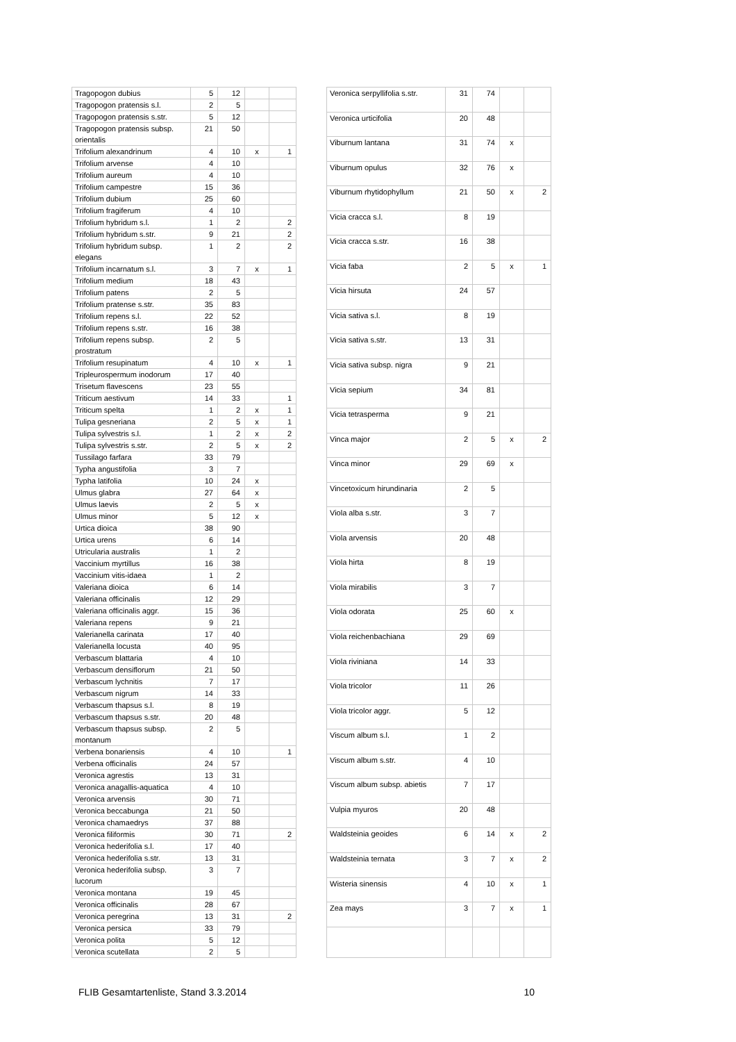| Tragopogon dubius | 5 | 12 | | |
| Tragopogon pratensis s.l. | 2 | 5 | | |
| Tragopogon pratensis s.str. | 5 | 12 | | |
| Tragopogon pratensis subsp. orientalis | 21 | 50 | | |
| Trifolium alexandrinum | 4 | 10 | x | 1 |
| Trifolium arvense | 4 | 10 | | |
| Trifolium aureum | 4 | 10 | | |
| Trifolium campestre | 15 | 36 | | |
| Trifolium dubium | 25 | 60 | | |
| Trifolium fragiferum | 4 | 10 | | |
| Trifolium hybridum s.l. | 1 | 2 | | 2 |
| Trifolium hybridum s.str. | 9 | 21 | | 2 |
| Trifolium hybridum subsp. elegans | 1 | 2 | | 2 |
| Trifolium incarnatum s.l. | 3 | 7 | x | 1 |
| Trifolium medium | 18 | 43 | | |
| Trifolium patens | 2 | 5 | | |
| Trifolium pratense s.str. | 35 | 83 | | |
| Trifolium repens s.l. | 22 | 52 | | |
| Trifolium repens s.str. | 16 | 38 | | |
| Trifolium repens subsp. prostratum | 2 | 5 | | |
| Trifolium resupinatum | 4 | 10 | x | 1 |
| Tripleurospermum inodorum | 17 | 40 | | |
| Trisetum flavescens | 23 | 55 | | |
| Triticum aestivum | 14 | 33 | | 1 |
| Triticum spelta | 1 | 2 | x | 1 |
| Tulipa gesneriana | 2 | 5 | x | 1 |
| Tulipa sylvestris s.l. | 1 | 2 | x | 2 |
| Tulipa sylvestris s.str. | 2 | 5 | x | 2 |
| Tussilago farfara | 33 | 79 | | |
| Typha angustifolia | 3 | 7 | | |
| Typha latifolia | 10 | 24 | x | |
| Ulmus glabra | 27 | 64 | x | |
| Ulmus laevis | 2 | 5 | x | |
| Ulmus minor | 5 | 12 | x | |
| Urtica dioica | 38 | 90 | | |
| Urtica urens | 6 | 14 | | |
| Utricularia australis | 1 | 2 | | |
| Vaccinium myrtillus | 16 | 38 | | |
| Vaccinium vitis-idaea | 1 | 2 | | |
| Valeriana dioica | 6 | 14 | | |
| Valeriana officinalis | 12 | 29 | | |
| Valeriana officinalis aggr. | 15 | 36 | | |
| Valeriana repens | 9 | 21 | | |
| Valerianella carinata | 17 | 40 | | |
| Valerianella locusta | 40 | 95 | | |
| Verbascum blattaria | 4 | 10 | | |
| Verbascum densiflorum | 21 | 50 | | |
| Verbascum lychnitis | 7 | 17 | | |
| Verbascum nigrum | 14 | 33 | | |
| Verbascum thapsus s.l. | 8 | 19 | | |
| Verbascum thapsus s.str. | 20 | 48 | | |
| Verbascum thapsus subsp. montanum | 2 | 5 | | |
| Verbena bonariensis | 4 | 10 | | 1 |
| Verbena officinalis | 24 | 57 | | |
| Veronica agrestis | 13 | 31 | | |
| Veronica anagallis-aquatica | 4 | 10 | | |
| Veronica arvensis | 30 | 71 | | |
| Veronica beccabunga | 21 | 50 | | |
| Veronica chamaedrys | 37 | 88 | | |
| Veronica filiformis | 30 | 71 | | 2 |
| Veronica hederifolia s.l. | 17 | 40 | | |
| Veronica hederifolia s.str. | 13 | 31 | | |
| Veronica hederifolia subsp. lucorum | 3 | 7 | | |
| Veronica montana | 19 | 45 | | |
| Veronica officinalis | 28 | 67 | | |
| Veronica peregrina | 13 | 31 | | 2 |
| Veronica persica | 33 | 79 | | |
| Veronica polita | 5 | 12 | | |
| Veronica scutellata | 2 | 5 | | |
| Veronica serpyllifolia s.str. | 31 | 74 | | |
| Veronica urticifolia | 20 | 48 | | |
| Viburnum lantana | 31 | 74 | x | |
| Viburnum opulus | 32 | 76 | x | |
| Viburnum rhytidophyllum | 21 | 50 | x | 2 |
| Vicia cracca s.l. | 8 | 19 | | |
| Vicia cracca s.str. | 16 | 38 | | |
| Vicia faba | 2 | 5 | x | 1 |
| Vicia hirsuta | 24 | 57 | | |
| Vicia sativa s.l. | 8 | 19 | | |
| Vicia sativa s.str. | 13 | 31 | | |
| Vicia sativa subsp. nigra | 9 | 21 | | |
| Vicia sepium | 34 | 81 | | |
| Vicia tetrasperma | 9 | 21 | | |
| Vinca major | 2 | 5 | x | 2 |
| Vinca minor | 29 | 69 | x | |
| Vincetoxicum hirundinaria | 2 | 5 | | |
| Viola alba s.str. | 3 | 7 | | |
| Viola arvensis | 20 | 48 | | |
| Viola hirta | 8 | 19 | | |
| Viola mirabilis | 3 | 7 | | |
| Viola odorata | 25 | 60 | x | |
| Viola reichenbachiana | 29 | 69 | | |
| Viola riviniana | 14 | 33 | | |
| Viola tricolor | 11 | 26 | | |
| Viola tricolor aggr. | 5 | 12 | | |
| Viscum album s.l. | 1 | 2 | | |
| Viscum album s.str. | 4 | 10 | | |
| Viscum album subsp. abietis | 7 | 17 | | |
| Vulpia myuros | 20 | 48 | | |
| Waldsteinia geoides | 6 | 14 | x | 2 |
| Waldsteinia ternata | 3 | 7 | x | 2 |
| Wisteria sinensis | 4 | 10 | x | 1 |
| Zea mays | 3 | 7 | x | 1 |
FLIB Gesamtartenliste, Stand 3.3.2014 10